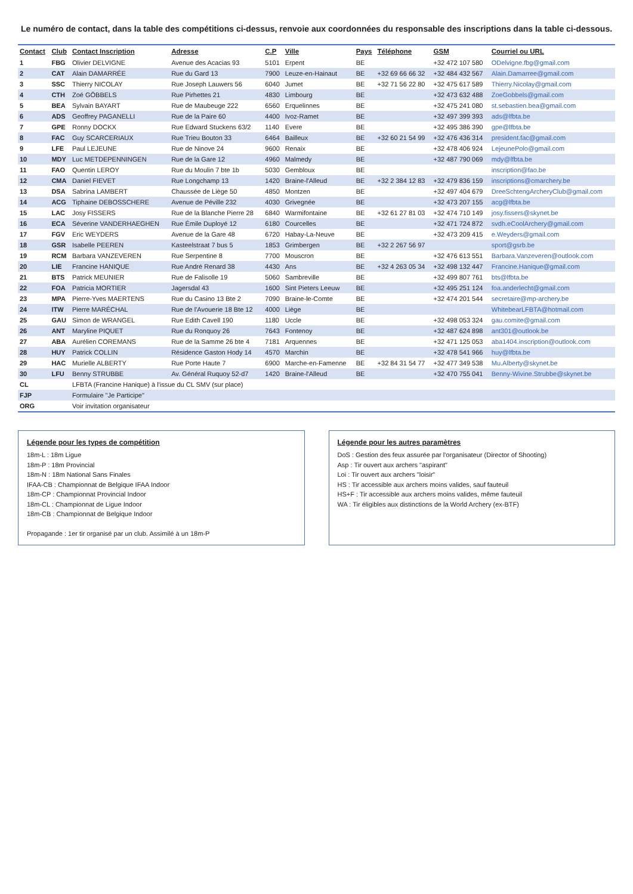Le numéro de contact, dans la table des compétitions ci-dessus, renvoie aux coordonnées du responsable des inscriptions dans la table ci-dessous.
| Contact | Club | Contact Inscription | Adresse | C.P | Ville | Pays | Téléphone | GSM | Courriel ou URL |
| --- | --- | --- | --- | --- | --- | --- | --- | --- | --- |
| 1 | FBG | Olivier DELVIGNE | Avenue des Acacias 93 | 5101 | Erpent | BE | | +32 472 107 580 | ODelvigne.fbg@gmail.com |
| 2 | CAT | Alain DAMARRÉE | Rue du Gard 13 | 7900 | Leuze-en-Hainaut | BE | +32 69 66 66 32 | +32 484 432 567 | Alain.Damarree@gmail.com |
| 3 | SSC | Thierry NICOLAY | Rue Joseph Lauwers 56 | 6040 | Jumet | BE | +32 71 56 22 80 | +32 475 617 589 | Thierry.Nicolay@gmail.com |
| 4 | CTH | Zoé GÖBBELS | Rue Pirhettes 21 | 4830 | Limbourg | BE | | +32 473 632 488 | ZoeGobbels@gmail.com |
| 5 | BEA | Sylvain BAYART | Rue de Maubeuge 222 | 6560 | Erquelinnes | BE | | +32 475 241 080 | st.sebastien.bea@gmail.com |
| 6 | ADS | Geoffrey PAGANELLI | Rue de la Paire 60 | 4400 | Ivoz-Ramet | BE | | +32 497 399 393 | ads@lfbta.be |
| 7 | GPE | Ronny DOCKX | Rue Edward Stuckens 63/2 | 1140 | Evere | BE | | +32 495 386 390 | gpe@lfbta.be |
| 8 | FAC | Guy SCARCERIAUX | Rue Trieu Bouton 33 | 6464 | Bailleux | BE | +32 60 21 54 99 | +32 476 436 314 | president.fac@gmail.com |
| 9 | LFE | Paul LEJEUNE | Rue de Ninove 24 | 9600 | Renaix | BE | | +32 478 406 924 | LejeunePolo@gmail.com |
| 10 | MDY | Luc METDEPENNINGEN | Rue de la Gare 12 | 4960 | Malmedy | BE | | +32 487 790 069 | mdy@lfbta.be |
| 11 | FAO | Quentin LEROY | Rue du Moulin 7 bte 1b | 5030 | Gembloux | BE | | | inscription@fao.be |
| 12 | CMA | Daniel FIEVET | Rue Longchamp 13 | 1420 | Braine-l'Alleud | BE | +32 2 384 12 83 | +32 479 836 159 | inscriptions@cmarchery.be |
| 13 | DSA | Sabrina LAMBERT | Chaussée de Liège 50 | 4850 | Montzen | BE | | +32 497 404 679 | DreeSchtengArcheryClub@gmail.com |
| 14 | ACG | Tiphaine DEBOSSCHERE | Avenue de Péville 232 | 4030 | Grivegnée | BE | | +32 473 207 155 | acg@lfbta.be |
| 15 | LAC | Josy FISSERS | Rue de la Blanche Pierre 28 | 6840 | Warmifontaine | BE | +32 61 27 81 03 | +32 474 710 149 | josy.fissers@skynet.be |
| 16 | ECA | Séverine VANDERHAEGHEN | Rue Émile Duployé 12 | 6180 | Courcelles | BE | | +32 471 724 872 | svdh.eCoolArchery@gmail.com |
| 17 | FGV | Eric WEYDERS | Avenue de la Gare 48 | 6720 | Habay-La-Neuve | BE | | +32 473 209 415 | e.Weyders@gmail.com |
| 18 | GSR | Isabelle PEEREN | Kasteelstraat 7 bus 5 | 1853 | Grimbergen | BE | +32 2 267 56 97 | | sport@gsrb.be |
| 19 | RCM | Barbara VANZEVEREN | Rue Serpentine 8 | 7700 | Mouscron | BE | | +32 476 613 551 | Barbara.Vanzeveren@outlook.com |
| 20 | LIE | Francine HANIQUE | Rue André Renard 38 | 4430 | Ans | BE | +32 4 263 05 34 | +32 498 132 447 | Francine.Hanique@gmail.com |
| 21 | BTS | Patrick MEUNIER | Rue de Falisolle 19 | 5060 | Sambreville | BE | | +32 499 807 761 | bts@lfbta.be |
| 22 | FOA | Patricia MORTIER | Jagersdal 43 | 1600 | Sint Pieters Leeuw | BE | | +32 495 251 124 | foa.anderlecht@gmail.com |
| 23 | MPA | Pierre-Yves MAERTENS | Rue du Casino 13 Bte 2 | 7090 | Braine-le-Comte | BE | | +32 474 201 544 | secretaire@mp-archery.be |
| 24 | ITW | Pierre MARÉCHAL | Rue de l'Avouerie 18 Bte 12 | 4000 | Liège | BE | | | WhitebearLFBTA@hotmail.com |
| 25 | GAU | Simon de WRANGEL | Rue Edith Cavell 190 | 1180 | Uccle | BE | | +32 498 053 324 | gau.comite@gmail.com |
| 26 | ANT | Maryline PIQUET | Rue du Ronquoy 26 | 7643 | Fontenoy | BE | | +32 487 624 898 | ant301@outlook.be |
| 27 | ABA | Aurélien COREMANS | Rue de la Samme 26 bte 4 | 7181 | Arquennes | BE | | +32 471 125 053 | aba1404.inscription@outlook.com |
| 28 | HUY | Patrick COLLIN | Résidence Gaston Hody 14 | 4570 | Marchin | BE | | +32 478 541 966 | huy@lfbta.be |
| 29 | HAC | Murielle ALBERTY | Rue Porte Haute 7 | 6900 | Marche-en-Famenne | BE | +32 84 31 54 77 | +32 477 349 538 | Mu.Alberty@skynet.be |
| 30 | LFU | Benny STRUBBE | Av. Général Ruquoy 52-d7 | 1420 | Braine-l'Alleud | BE | | +32 470 755 041 | Benny-Wivine.Strubbe@skynet.be |
| CL | | LFBTA (Francine Hanique) à l'issue du CL SMV (sur place) | | | | | | | |
| FJP | | Formulaire "Je Participe" | | | | | | | |
| ORG | | Voir invitation organisateur | | | | | | | |
Légende pour les types de compétition
18m-L : 18m Ligue
18m-P : 18m Provincial
18m-N : 18m National Sans Finales
IFAA-CB : Championnat de Belgique IFAA Indoor
18m-CP : Championnat Provincial Indoor
18m-CL : Championnat de Ligue Indoor
18m-CB : Championnat de Belgique Indoor
Propagande : 1er tir organisé par un club. Assimilé à un 18m-P
Légende pour les autres paramètres
DoS : Gestion des feux assurée par l'organisateur (Director of Shooting)
Asp : Tir ouvert aux archers "aspirant"
Loi : Tir ouvert aux archers "loisir"
HS : Tir accessible aux archers moins valides, sauf fauteuil
HS+F : Tir accessible aux archers moins valides, même fauteuil
WA : Tir éligibles aux distinctions de la World Archery (ex-BTF)